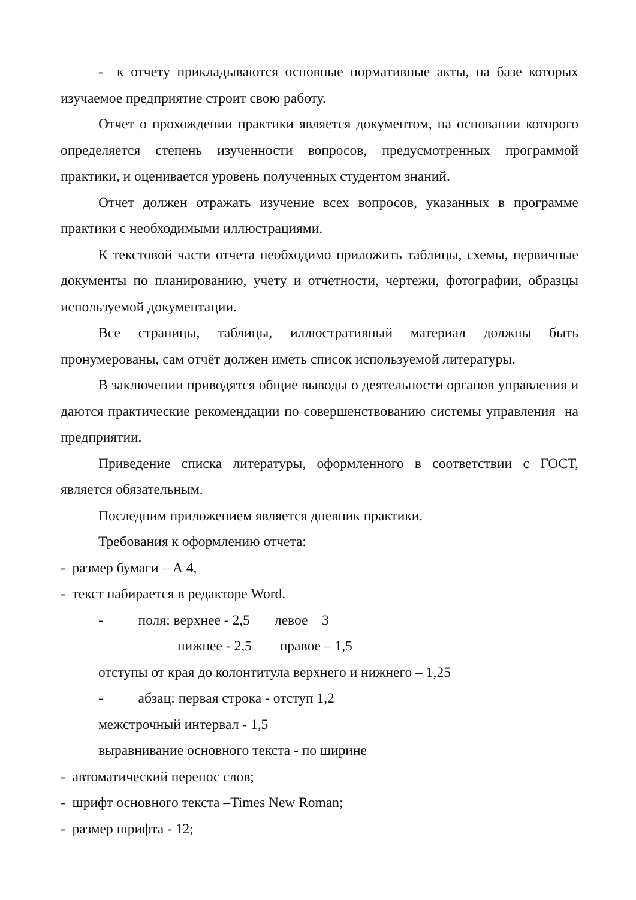- к отчету прикладываются основные нормативные акты, на базе которых изучаемое предприятие строит свою работу.
Отчет о прохождении практики является документом, на основании которого определяется степень изученности вопросов, предусмотренных программой практики, и оценивается уровень полученных студентом знаний.
Отчет должен отражать изучение всех вопросов, указанных в программе практики с необходимыми иллюстрациями.
К текстовой части отчета необходимо приложить таблицы, схемы, первичные документы по планированию, учету и отчетности, чертежи, фотографии, образцы используемой документации.
Все страницы, таблицы, иллюстративный материал должны быть пронумерованы, сам отчёт должен иметь список используемой литературы.
В заключении приводятся общие выводы о деятельности органов управления и даются практические рекомендации по совершенствованию системы управления на предприятии.
Приведение списка литературы, оформленного в соответствии с ГОСТ, является обязательным.
Последним приложением является дневник практики.
Требования к оформлению отчета:
- размер бумаги – А 4,
- текст набирается в редакторе Word.
- поля: верхнее - 2,5 левое 3
нижнее - 2,5 правое – 1,5
отступы от края до колонтитула верхнего и нижнего – 1,25
- абзац: первая строка - отступ 1,2
межстрочный интервал - 1,5
выравнивание основного текста - по ширине
- автоматический перенос слов;
- шрифт основного текста –Times New Roman;
- размер шрифта - 12;